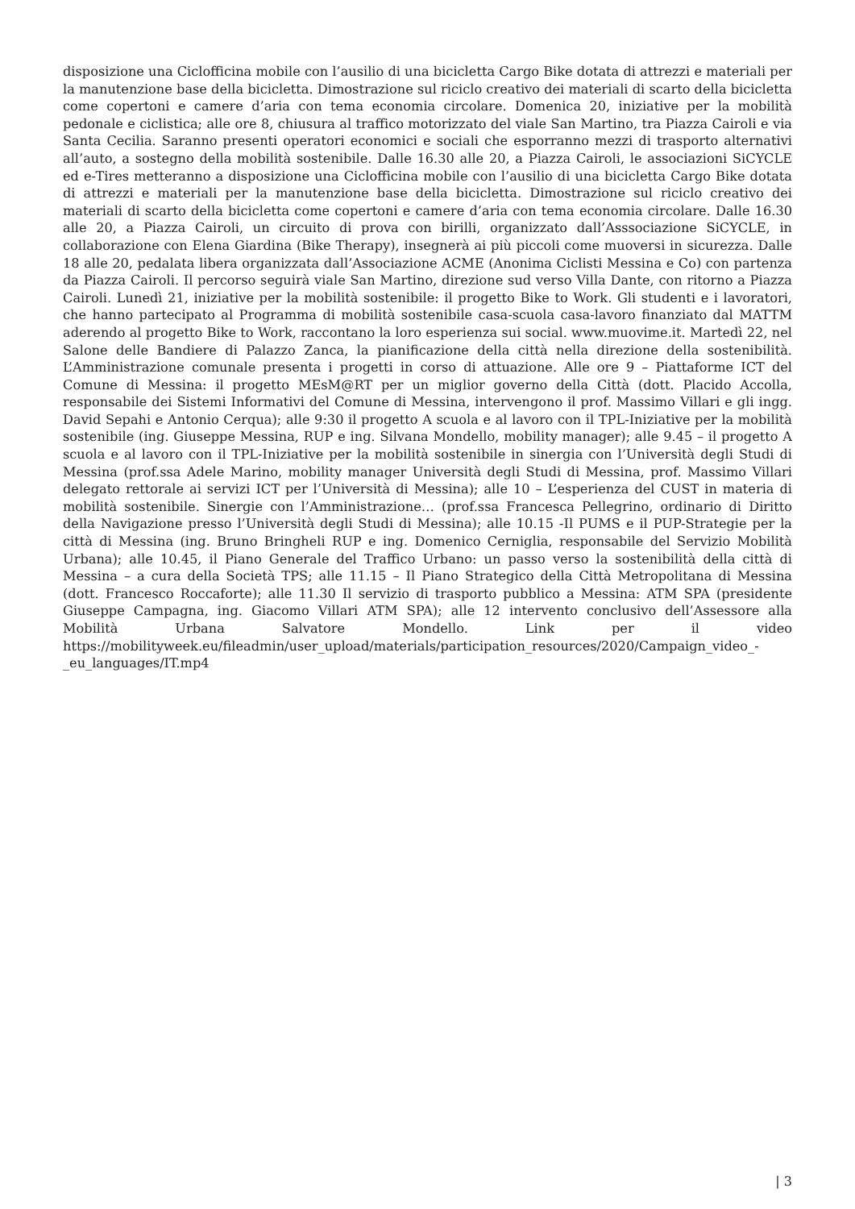disposizione una Ciclofficina mobile con l’ausilio di una bicicletta Cargo Bike dotata di attrezzi e materiali per la manutenzione base della bicicletta. Dimostrazione sul riciclo creativo dei materiali di scarto della bicicletta come copertoni e camere d’aria con tema economia circolare. Domenica 20, iniziative per la mobilità pedonale e ciclistica; alle ore 8, chiusura al traffico motorizzato del viale San Martino, tra Piazza Cairoli e via Santa Cecilia. Saranno presenti operatori economici e sociali che esporranno mezzi di trasporto alternativi all’auto, a sostegno della mobilità sostenibile. Dalle 16.30 alle 20, a Piazza Cairoli, le associazioni SiCYCLE ed e-Tires metteranno a disposizione una Ciclofficina mobile con l’ausilio di una bicicletta Cargo Bike dotata di attrezzi e materiali per la manutenzione base della bicicletta. Dimostrazione sul riciclo creativo dei materiali di scarto della bicicletta come copertoni e camere d’aria con tema economia circolare. Dalle 16.30 alle 20, a Piazza Cairoli, un circuito di prova con birilli, organizzato dall’Asssociazione SiCYCLE, in collaborazione con Elena Giardina (Bike Therapy), insegnerà ai più piccoli come muoversi in sicurezza. Dalle 18 alle 20, pedalata libera organizzata dall’Associazione ACME (Anonima Ciclisti Messina e Co) con partenza da Piazza Cairoli. Il percorso seguirà viale San Martino, direzione sud verso Villa Dante, con ritorno a Piazza Cairoli. Lunedì 21, iniziative per la mobilità sostenibile: il progetto Bike to Work. Gli studenti e i lavoratori, che hanno partecipato al Programma di mobilità sostenibile casa-scuola casa-lavoro finanziato dal MATTM aderendo al progetto Bike to Work, raccontano la loro esperienza sui social. www.muovime.it. Martedì 22, nel Salone delle Bandiere di Palazzo Zanca, la pianificazione della città nella direzione della sostenibilità. L’Amministrazione comunale presenta i progetti in corso di attuazione. Alle ore 9 – Piattaforme ICT del Comune di Messina: il progetto MEsM@RT per un miglior governo della Città (dott. Placido Accolla, responsabile dei Sistemi Informativi del Comune di Messina, intervengono il prof. Massimo Villari e gli ingg. David Sepahi e Antonio Cerqua); alle 9:30 il progetto A scuola e al lavoro con il TPL-Iniziative per la mobilità sostenibile (ing. Giuseppe Messina, RUP e ing. Silvana Mondello, mobility manager); alle 9.45 – il progetto A scuola e al lavoro con il TPL-Iniziative per la mobilità sostenibile in sinergia con l’Università degli Studi di Messina (prof.ssa Adele Marino, mobility manager Università degli Studi di Messina, prof. Massimo Villari delegato rettorale ai servizi ICT per l’Università di Messina); alle 10 – L’esperienza del CUST in materia di mobilità sostenibile. Sinergie con l’Amministrazione… (prof.ssa Francesca Pellegrino, ordinario di Diritto della Navigazione presso l’Università degli Studi di Messina); alle 10.15 -Il PUMS e il PUP-Strategie per la città di Messina (ing. Bruno Bringheli RUP e ing. Domenico Cerniglia, responsabile del Servizio Mobilità Urbana); alle 10.45, il Piano Generale del Traffico Urbano: un passo verso la sostenibilità della città di Messina – a cura della Società TPS; alle 11.15 – Il Piano Strategico della Città Metropolitana di Messina (dott. Francesco Roccaforte); alle 11.30 Il servizio di trasporto pubblico a Messina: ATM SPA (presidente Giuseppe Campagna, ing. Giacomo Villari ATM SPA); alle 12 intervento conclusivo dell’Assessore alla Mobilità Urbana Salvatore Mondello. Link per il video https://mobilityweek.eu/fileadmin/user_upload/materials/participation_resources/2020/Campaign_video_-_eu_languages/IT.mp4
| 3